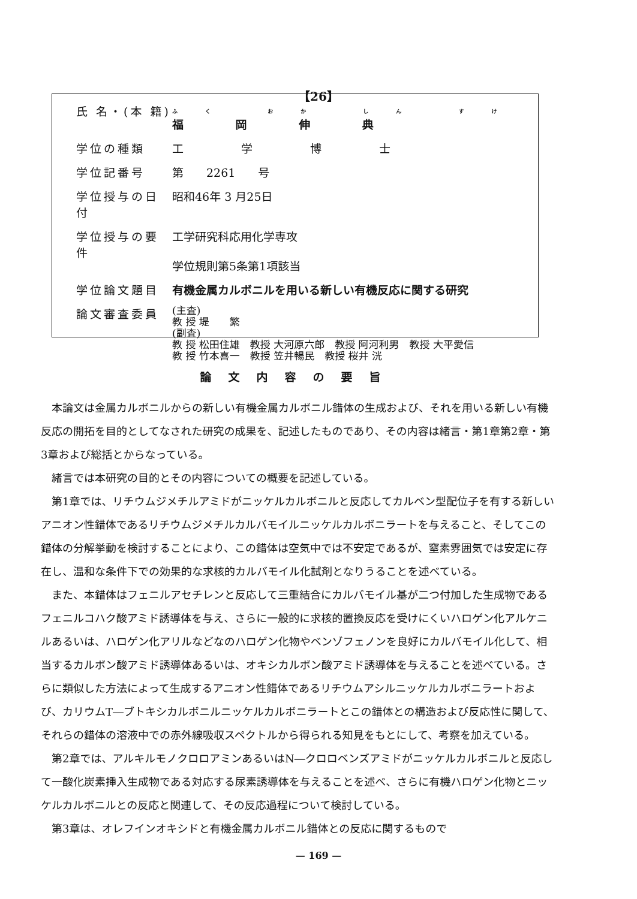【26】
| 氏 名・(本 籍) | ふく おか しん すけ 福 岡 伸 典 |
| 学位の種類 | 工 学 博 士 |
| 学位記番号 | 第 2261 号 |
| 学位授与の日付 | 昭和46年 3 月25日 |
| 学位授与の要件 | 工学研究科応用化学専攻 学位規則第5条第1項該当 |
| 学位論文題目 | 有機金属カルボニルを用いる新しい有機反応に関する研究 |
| 論文審査委員 | (主査) 教 授 堤 繁 (副査) 教 授 松田住雄 教授 大河原六郎 教授 阿河利男 教授 大平愛信 教 授 竹本喜一 教授 笠井暢民 教授 桜井 洸 |
論文内容の要旨
本論文は金属カルボニルからの新しい有機金属カルボニル錯体の生成および、それを用いる新しい有機反応の開拓を目的としてなされた研究の成果を、記述したものであり、その内容は緒言・第1章第2章・第3章および総括とからなっている。
緒言では本研究の目的とその内容についての概要を記述している。
第1章では、リチウムジメチルアミドがニッケルカルボニルと反応してカルベン型配位子を有する新しいアニオン性錯体であるリチウムジメチルカルバモイルニッケルカルボニラートを与えること、そしてこの錯体の分解挙動を検討することにより、この錯体は空気中では不安定であるが、窒素雰囲気では安定に存在し、温和な条件下での効果的な求核的カルバモイル化試剤となりうることを述べている。
また、本錯体はフェニルアセチレンと反応して三重結合にカルバモイル基が二つ付加した生成物であるフェニルコハク酸アミド誘導体を与え、さらに一般的に求核的置換反応を受けにくいハロゲン化アルケニルあるいは、ハロゲン化アリルなどなのハロゲン化物やベンゾフェノンを良好にカルバモイル化して、相当するカルボン酸アミド誘導体あるいは、オキシカルボン酸アミド誘導体を与えることを述べている。さらに類似した方法によって生成するアニオン性錯体であるリチウムアシルニッケルカルボニラートおよび、カリウムT―ブトキシカルボニルニッケルカルボニラートとこの錯体との構造および反応性に関して、それらの錯体の溶液中での赤外線吸収スペクトルから得られる知見をもとにして、考察を加えている。
第2章では、アルキルモノクロロアミンあるいはN―クロロベンズアミドがニッケルカルボニルと反応して一酸化炭素挿入生成物である対応する尿素誘導体を与えることを述べ、さらに有機ハロゲン化物とニッケルカルボニルとの反応と関連して、その反応過程について検討している。
第3章は、オレフインオキシドと有機金属カルボニル錯体との反応に関するもので
— 169 —